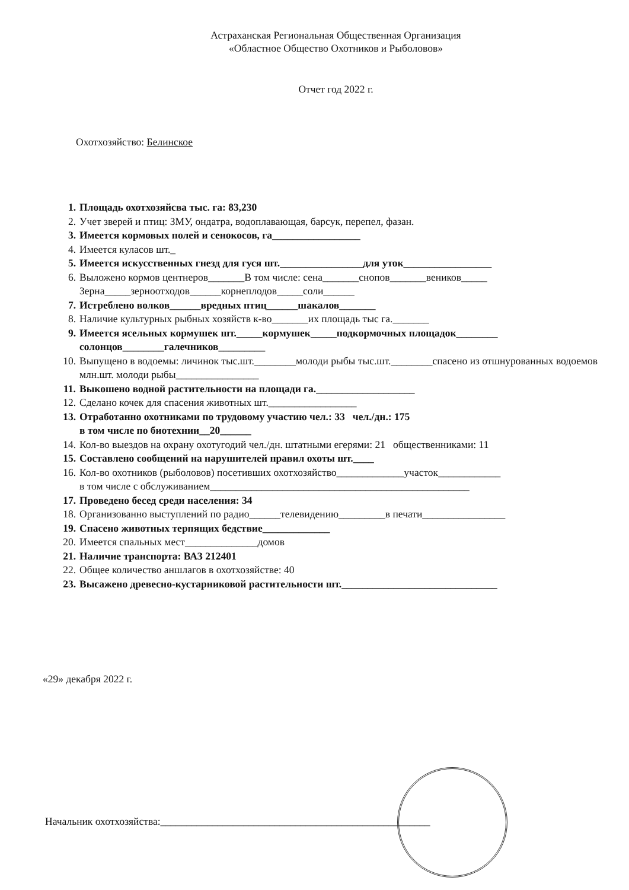Астраханская Региональная Общественная Организация
«Областное Общество Охотников и Рыболовов»
Отчет год 2022 г.
Охотхозяйство: Белинское
1. Площадь охотхозяйсва тыс. га: 83,230
2. Учет зверей и птиц: ЗМУ, ондатра, водоплавающая, барсук, перепел, фазан.
3. Имеется кормовых полей и сенокосов, га_________________
4. Имеется куласов шт._
5. Имеется искусственных гнезд для гуся шт.________________для уток_________________
6. Выложено кормов центнеров_______В том числе: сена_______снопов_______веников_____ Зерна_____зерноотходов______корнеплодов_____соли______
7. Истреблено волков______вредных птиц______шакалов_______
8. Наличие культурных рыбных хозяйств к-во_______их площадь тыс га._______
9. Имеется ясельных кормушек шт._____кормушек_____подкормочных площадок________ солонцов________галечников_________
10. Выпущено в водоемы: личинок тыс.шт.________молоди рыбы тыс.шт.________спасено из отшнурованных водоемов млн.шт. молоди рыбы________________
11. Выкошено водной растительности на площади га.___________________
12. Сделано кочек для спасения животных шт._________________
13. Отработанно охотниками по трудовому участию чел.: 33 чел./дн.: 175
в том числе по биотехнии__20______
14. Кол-во выездов на охрану охотугодий чел./дн. штатными егерями: 21 общественниками: 11
15. Составлено сообщений на нарушителей правил охоты шт.____
16. Кол-во охотников (рыболовов) посетивших охотхозяйство_____________участок____________
в том числе с обслуживанием__________________________________________________
17. Проведено бесед среди населения: 34
18. Организованно выступлений по радио______телевидению_________в печати________________
19. Спасено животных терпящих бедствие_____________
20. Имеется спальных мест______________домов
21. Наличие транспорта: ВАЗ 212401
22. Общее количество аншлагов в охотхозяйстве: 40
23. Высажено древесно-кустарниковой растительности шт.______________________________
«29» декабря 2022 г.
Начальник охотхозяйства:____________________________________________________